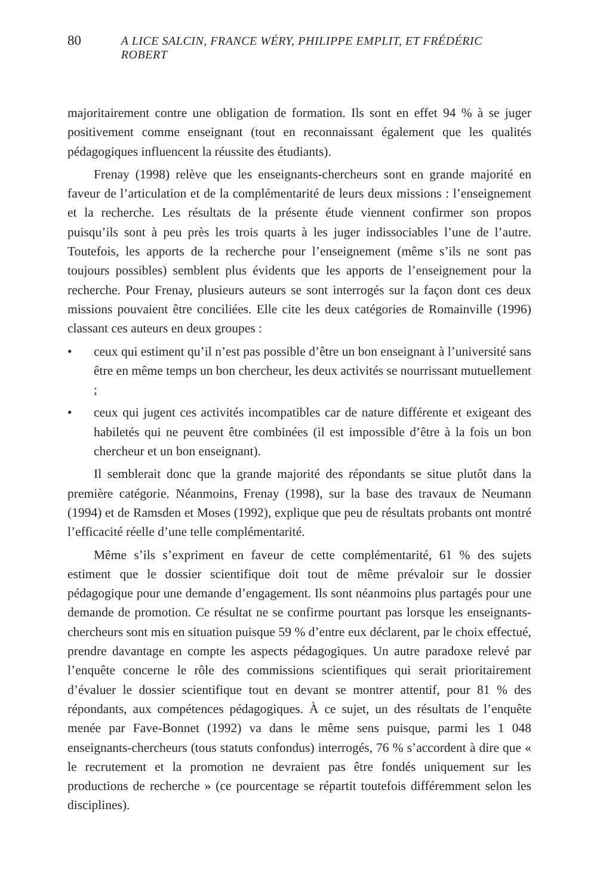80 A LICE SALCIN, FRANCE WÉRY, PHILIPPE EMPLIT, ET FRÉDÉRIC ROBERT
majoritairement contre une obligation de formation. Ils sont en effet 94 % à se juger positivement comme enseignant (tout en reconnaissant également que les qualités pédagogiques influencent la réussite des étudiants).
Frenay (1998) relève que les enseignants-chercheurs sont en grande majorité en faveur de l’articulation et de la complémentarité de leurs deux missions : l’enseignement et la recherche. Les résultats de la présente étude viennent confirmer son propos puisqu’ils sont à peu près les trois quarts à les juger indissociables l’une de l’autre. Toutefois, les apports de la recherche pour l’enseignement (même s’ils ne sont pas toujours possibles) semblent plus évidents que les apports de l’enseignement pour la recherche. Pour Frenay, plusieurs auteurs se sont interrogés sur la façon dont ces deux missions pouvaient être conciliées. Elle cite les deux catégories de Romainville (1996) classant ces auteurs en deux groupes :
• ceux qui estiment qu’il n’est pas possible d’être un bon enseignant à l’université sans être en même temps un bon chercheur, les deux activités se nourrissant mutuellement ;
• ceux qui jugent ces activités incompatibles car de nature différente et exigeant des habiletés qui ne peuvent être combinées (il est impossible d’être à la fois un bon chercheur et un bon enseignant).
Il semblerait donc que la grande majorité des répondants se situe plutôt dans la première catégorie. Néanmoins, Frenay (1998), sur la base des travaux de Neumann (1994) et de Ramsden et Moses (1992), explique que peu de résultats probants ont montré l’efficacité réelle d’une telle complémentarité.
Même s’ils s’expriment en faveur de cette complémentarité, 61 % des sujets estiment que le dossier scientifique doit tout de même prévaloir sur le dossier pédagogique pour une demande d’engagement. Ils sont néanmoins plus partagés pour une demande de promotion. Ce résultat ne se confirme pourtant pas lorsque les enseignants-chercheurs sont mis en situation puisque 59 % d’entre eux déclarent, par le choix effectué, prendre davantage en compte les aspects pédagogiques. Un autre paradoxe relevé par l’enquête concerne le rôle des commissions scientifiques qui serait prioritairement d’évaluer le dossier scientifique tout en devant se montrer attentif, pour 81 % des répondants, aux compétences pédagogiques. À ce sujet, un des résultats de l’enquête menée par Fave-Bonnet (1992) va dans le même sens puisque, parmi les 1 048 enseignants-chercheurs (tous statuts confondus) interrogés, 76 % s’accordent à dire que « le recrutement et la promotion ne devraient pas être fondés uniquement sur les productions de recherche » (ce pourcentage se répartit toutefois différemment selon les disciplines).